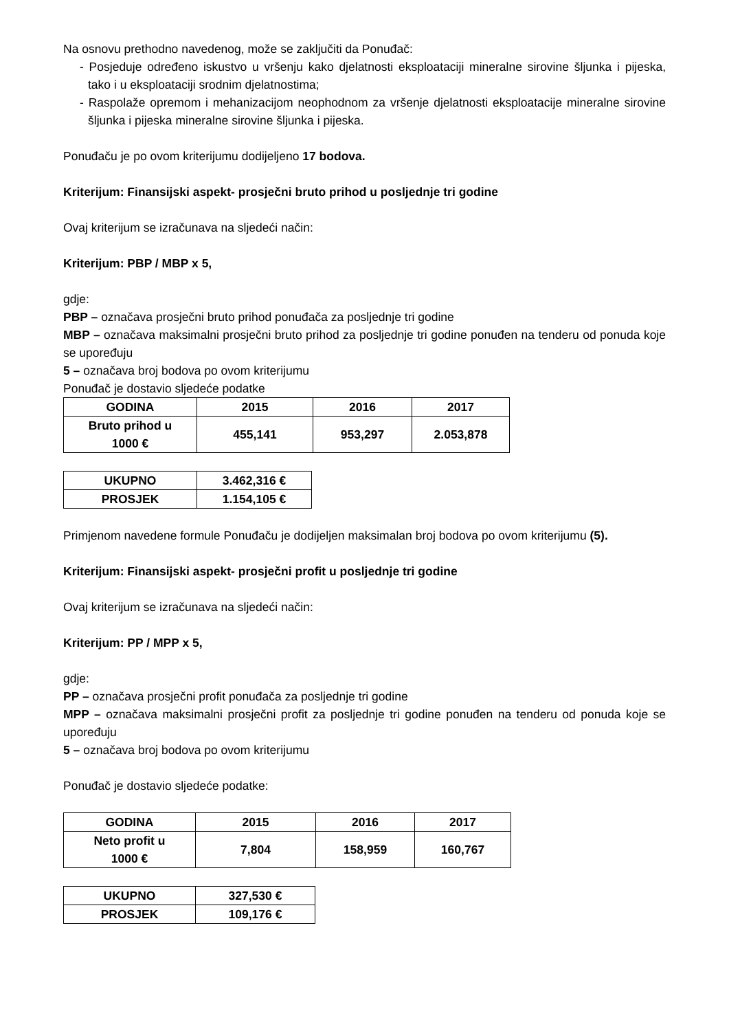Na osnovu prethodno navedenog, može se zaključiti da Ponuđač:
- Posjeduje određeno iskustvo u vršenju kako djelatnosti eksploataciji mineralne sirovine šljunka i pijeska, tako i u eksploataciji srodnim djelatnostima;
- Raspolaže opremom i mehanizacijom neophodnom za vršenje djelatnosti eksploatacije mineralne sirovine šljunka i pijeska mineralne sirovine šljunka i pijeska.
Ponuđaču je po ovom kriterijumu dodijeljeno 17 bodova.
Kriterijum: Finansijski aspekt- prosječni bruto prihod u posljednje tri godine
Ovaj kriterijum se izračunava na sljedeći način:
Kriterijum: PBP / MBP x 5,
gdje:
PBP – označava prosječni bruto prihod ponuđača za posljednje tri godine
MBP – označava maksimalni prosječni bruto prihod za posljednje tri godine ponuđen na tenderu od ponuda koje se upoređuju
5 – označava broj bodova po ovom kriterijumu
Ponuđač je dostavio sljedeće podatke
| GODINA | 2015 | 2016 | 2017 |
| Bruto prihod u 1000 € | 455,141 | 953,297 | 2.053,878 |
| UKUPNO | 3.462,316 € |
| PROSJEK | 1.154,105 € |
Primjenom navedene formule Ponuđaču je dodijeljen maksimalan broj bodova po ovom kriterijumu (5).
Kriterijum: Finansijski aspekt- prosječni profit u posljednje tri godine
Ovaj kriterijum se izračunava na sljedeći način:
Kriterijum: PP / MPP x 5,
gdje:
PP – označava prosječni profit ponuđača za posljednje tri godine
MPP – označava maksimalni prosječni profit za posljednje tri godine ponuđen na tenderu od ponuda koje se upoređuju
5 – označava broj bodova po ovom kriterijumu
Ponuđač je dostavio sljedeće podatke:
| GODINA | 2015 | 2016 | 2017 |
| Neto profit u 1000 € | 7,804 | 158,959 | 160,767 |
| UKUPNO | 327,530 € |
| PROSJEK | 109,176 € |